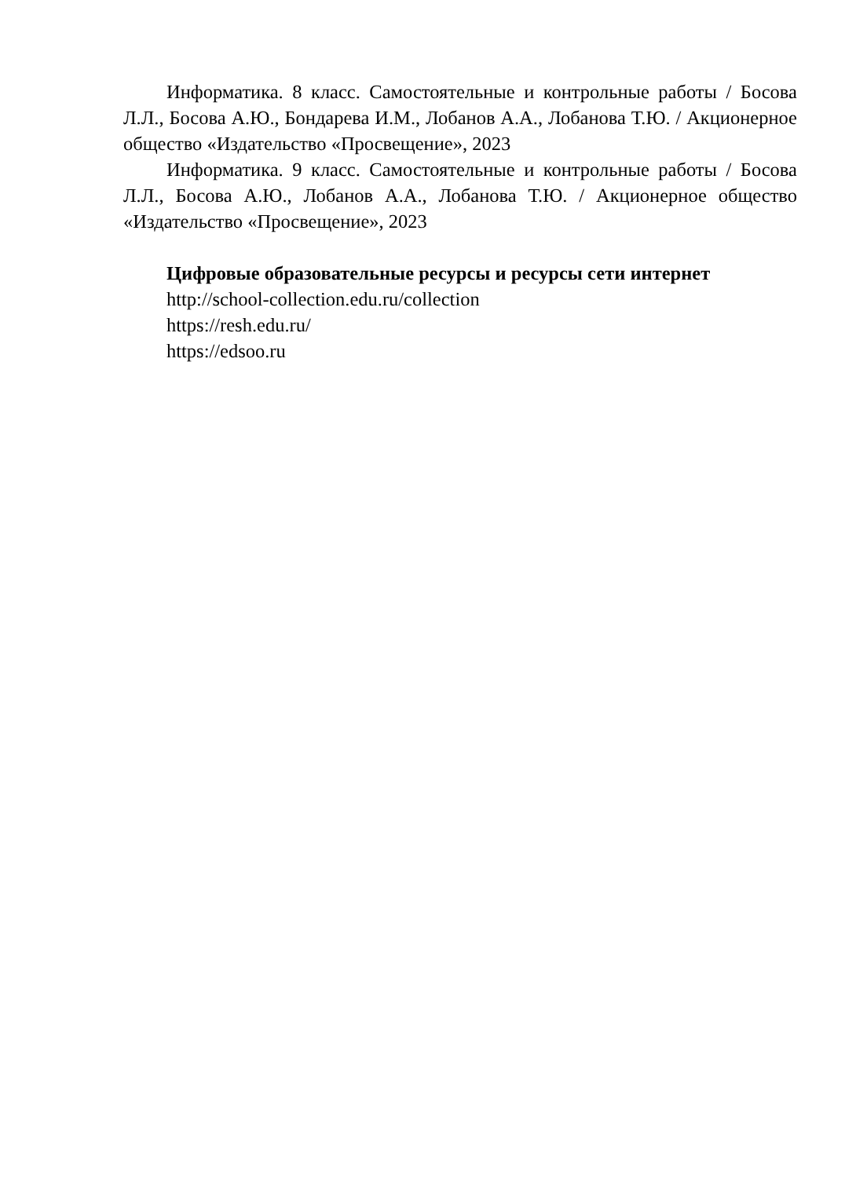Информатика. 8 класс. Самостоятельные и контрольные работы / Босова Л.Л., Босова А.Ю., Бондарева И.М., Лобанов А.А., Лобанова Т.Ю. / Акционерное общество «Издательство «Просвещение», 2023
Информатика. 9 класс. Самостоятельные и контрольные работы / Босова Л.Л., Босова А.Ю., Лобанов А.А., Лобанова Т.Ю. / Акционерное общество «Издательство «Просвещение», 2023
Цифровые образовательные ресурсы и ресурсы сети интернет
http://school-collection.edu.ru/collection
https://resh.edu.ru/
https://edsoo.ru